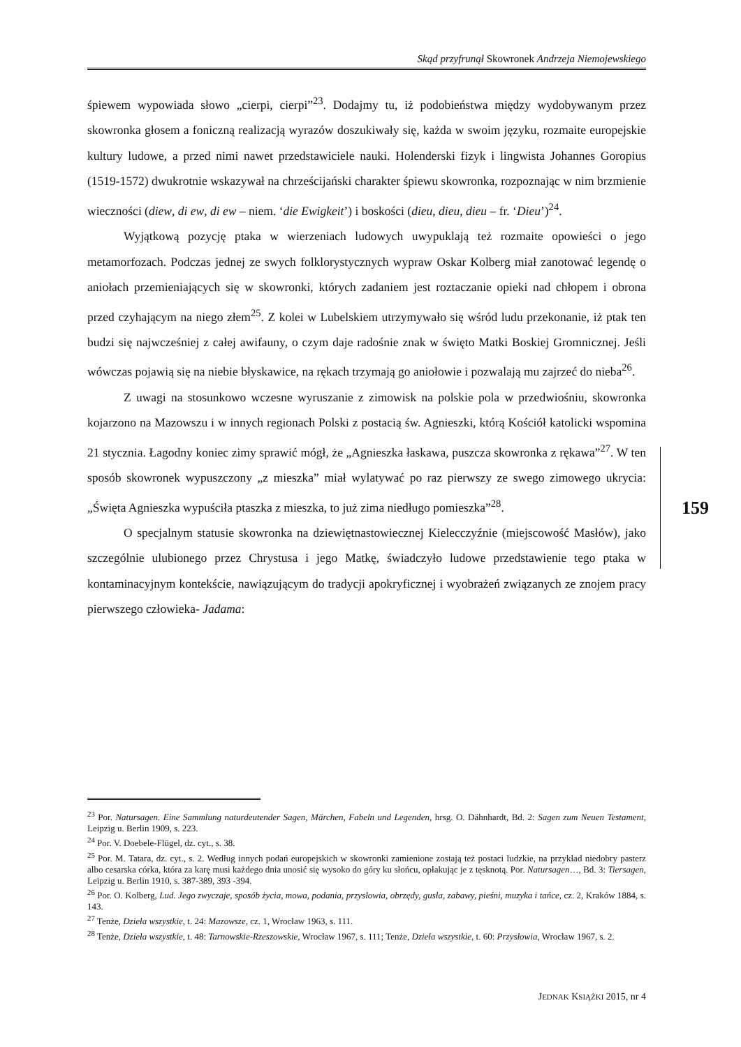Skąd przyfrunął Skowronek Andrzeja Niemojewskiego
śpiewem wypowiada słowo „cierpi, cierpi”<sup>23</sup>. Dodajmy tu, iż podobieństwa między wydobywanym przez skowronka głosem a foniczną realizacją wyrazów doszukiwały się, każda w swoim języku, rozmaite europejskie kultury ludowe, a przed nimi nawet przedstawiciele nauki. Holenderski fizyk i lingwista Johannes Goropius (1519-1572) dwukrotnie wskazywał na chrześcijański charakter śpiewu skowronka, rozpoznając w nim brzmienie wieczności (diew, di ew, di ew – niem. ‘die Ewigkeit’) i boskości (dieu, dieu, dieu – fr. ‘Dieu’)<sup>24</sup>.
Wyjątkową pozycję ptaka w wierzeniach ludowych uwypuklają też rozmaite opowieści o jego metamorfozach. Podczas jednej ze swych folklorystycznych wypraw Oskar Kolberg miał zanotować legendę o aniołach przemieniających się w skowronki, których zadaniem jest roztaczanie opieki nad chłopem i obrona przed czyhającym na niego złem<sup>25</sup>. Z kolei w Lubelskiem utrzymywało się wśród ludu przekonanie, iż ptak ten budzi się najwcześniej z całej awifauny, o czym daje radośnie znak w święto Matki Boskiej Gromnicznej. Jeśli wówczas pojawią się na niebie błyskawice, na rękach trzymają go aniołowie i pozwalają mu zajrzeć do nieba<sup>26</sup>.
Z uwagi na stosunkowo wczesne wyruszanie z zimowisk na polskie pola w przedwiośniu, skowronka kojarzono na Mazowszu i w innych regionach Polski z postacią św. Agnieszki, którą Kościół katolicki wspomina 21 stycznia. Łagodny koniec zimy sprawić mógł, że „Agnieszka łaskawa, puszcza skowronka z rękawa”<sup>27</sup>. W ten sposób skowronek wypuszczony „z mieszka” miał wylatywać po raz pierwszy ze swego zimowego ukrycia: „Święta Agnieszka wypuściła ptaszka z mieszka, to już zima niedługo pomieszka”<sup>28</sup>.
O specjalnym statusie skowronka na dziewiętnastowiecznej Kielecczyźnie (miejscowość Masłów), jako szczególnie ulubionego przez Chrystusa i jego Matkę, świadczyło ludowe przedstawienie tego ptaka w kontaminacyjnym kontekście, nawiązującym do tradycji apokryficznej i wyobrażeń związanych ze znojem pracy pierwszego człowieka- Jadama:
159
<sup>23</sup> Por. Natursagen. Eine Sammlung naturdeutender Sagen, Märchen, Fabeln und Legenden, hrsg. O. Dähnhardt, Bd. 2: Sagen zum Neuen Testament, Leipzig u. Berlin 1909, s. 223.
<sup>24</sup> Por. V. Doebele-Flügel, dz. cyt., s. 38.
<sup>25</sup> Por. M. Tatara, dz. cyt., s. 2. Według innych podań europejskich w skowronki zamienione zostają też postaci ludzkie, na przykład niedobry pasterz albo cesarska córka, która za karę musi każdego dnia unosić się wysoko do góry ku słońcu, opłakując je z tęsknotą. Por. Natursagen…, Bd. 3: Tiersagen, Leipzig u. Berlin 1910, s. 387-389, 393 -394.
<sup>26</sup> Por. O. Kolberg, Lud. Jego zwyczaje, sposób życia, mowa, podania, przysłowia, obrzędy, gusła, zabawy, pieśni, muzyka i tańce, cz. 2, Kraków 1884, s. 143.
<sup>27</sup> Tenże, Dzieła wszystkie, t. 24: Mazowsze, cz. 1, Wrocław 1963, s. 111.
<sup>28</sup> Tenże, Dzieła wszystkie, t. 48: Tarnowskie-Rzeszowskie, Wrocław 1967, s. 111; Tenże, Dzieła wszystkie, t. 60: Przysłowia, Wrocław 1967, s. 2.
JEDNAK KSIĄŻKI 2015, nr 4